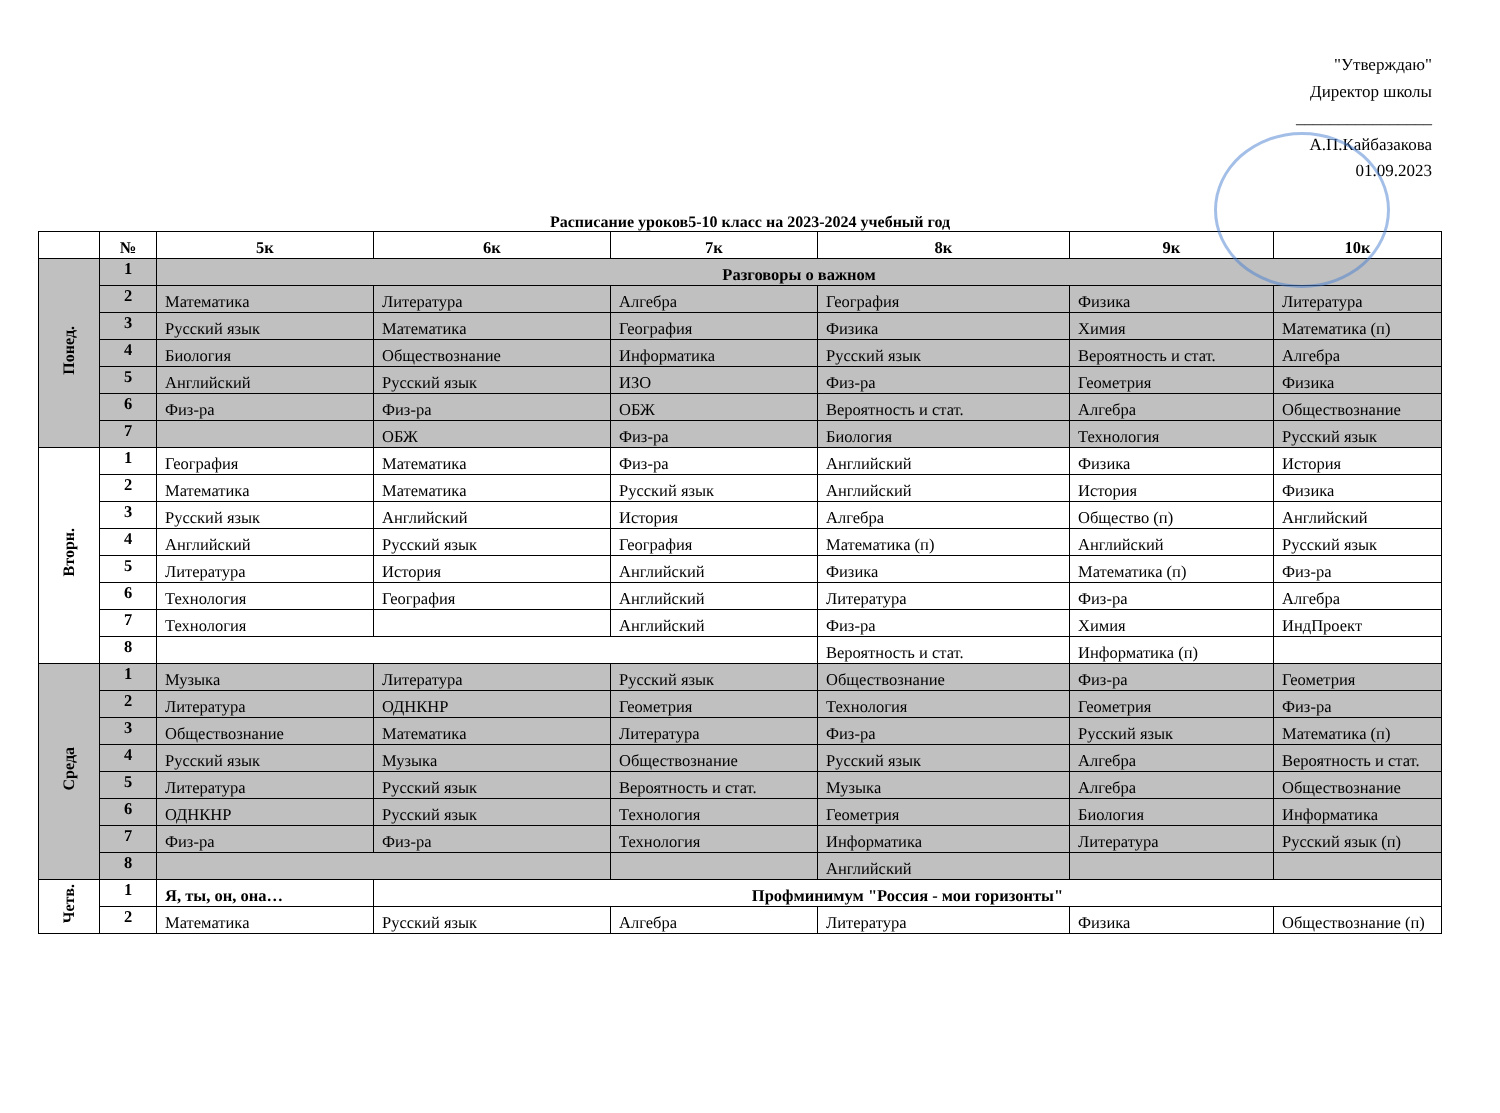"Утверждаю"
Директор школы
________________
А.П.Кайбазакова
01.09.2023
Расписание уроков5-10 класс на 2023-2024 учебный год
| | № | 5к | 6к | 7к | 8к | 9к | 10к |
| --- | --- | --- | --- | --- | --- | --- | --- |
| Понед. | 1 | Разговоры о важном | | | | | |
| | 2 | Математика | Литература | Алгебра | География | Физика | Литература |
| | 3 | Русский язык | Математика | География | Физика | Химия | Математика (п) |
| | 4 | Биология | Обществознание | Информатика | Русский язык | Вероятность и стат. | Алгебра |
| | 5 | Английский | Русский язык | ИЗО | Физ-ра | Геометрия | Физика |
| | 6 | Физ-ра | Физ-ра | ОБЖ | Вероятность и стат. | Алгебра | Обществознание |
| | 7 | | ОБЖ | Физ-ра | Биология | Технология | Русский язык |
| Вторн. | 1 | География | Математика | Физ-ра | Английский | Физика | История |
| | 2 | Математика | Математика | Русский язык | Английский | История | Физика |
| | 3 | Русский язык | Английский | История | Алгебра | Общество (п) | Английский |
| | 4 | Английский | Русский язык | География | Математика (п) | Английский | Русский язык |
| | 5 | Литература | История | Английский | Физика | Математика (п) | Физ-ра |
| | 6 | Технология | География | Английский | Литература | Физ-ра | Алгебра |
| | 7 | Технология | | Английский | Физ-ра | Химия | ИндПроект |
| | 8 | | | | Вероятность и стат. | Информатика (п) | |
| Среда | 1 | Музыка | Литература | Русский язык | Обществознание | Физ-ра | Геометрия |
| | 2 | Литература | ОДНКНР | Геометрия | Технология | Геометрия | Физ-ра |
| | 3 | Обществознание | Математика | Литература | Физ-ра | Русский язык | Математика (п) |
| | 4 | Русский язык | Музыка | Обществознание | Русский язык | Алгебра | Вероятность и стат. |
| | 5 | Литература | Русский язык | Вероятность и стат. | Музыка | Алгебра | Обществознание |
| | 6 | ОДНКНР | Русский язык | Технология | Геометрия | Биология | Информатика |
| | 7 | Физ-ра | Физ-ра | Технология | Информатика | Литература | Русский язык (п) |
| | 8 | | | | Английский | | |
| Четв. | 1 | Я, ты, он, она… | Профминимум "Россия - мои горизонты" | | | | |
| | 2 | Математика | Русский язык | Алгебра | Литература | Физика | Обществознание (п) |